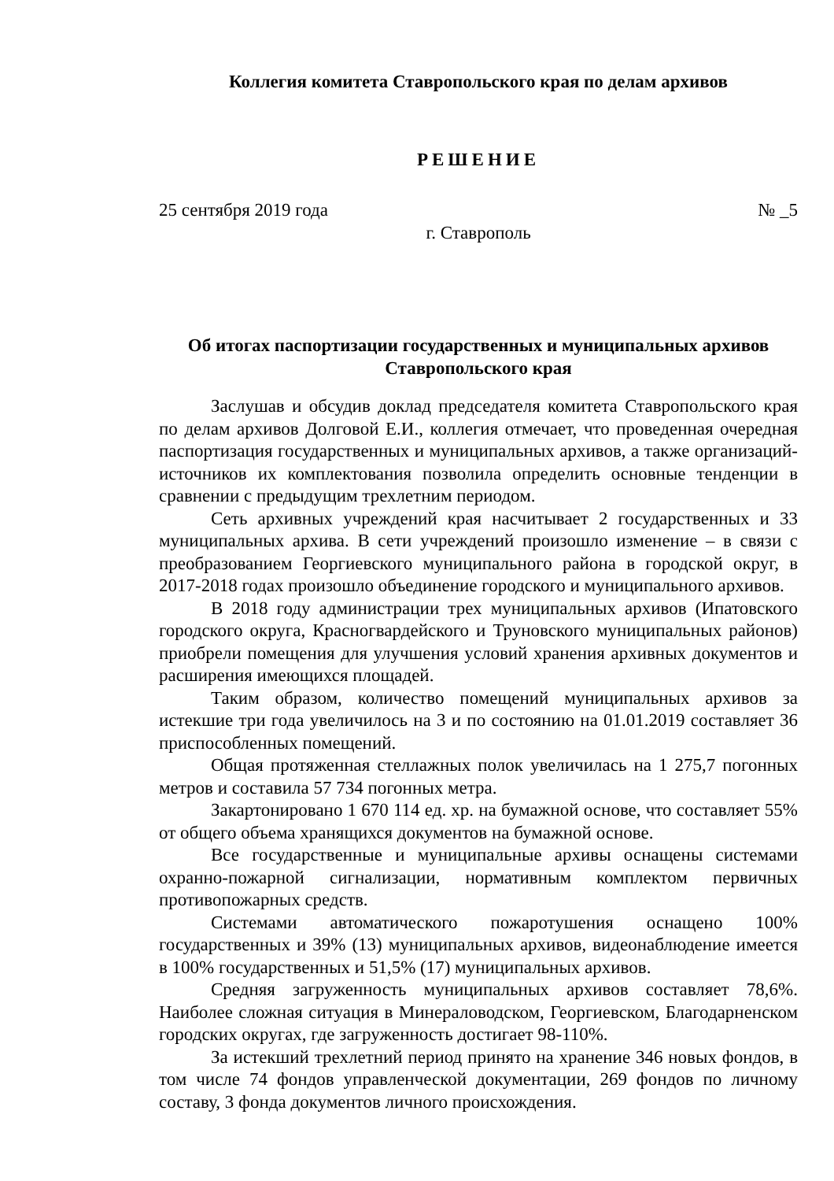Коллегия комитета Ставропольского края по делам архивов
РЕШЕНИЕ
25 сентября 2019 года № _5
г. Ставрополь
Об итогах паспортизации государственных и муниципальных архивов
Ставропольского края
Заслушав и обсудив доклад председателя комитета Ставропольского края по делам архивов Долговой Е.И., коллегия отмечает, что проведенная очередная паспортизация государственных и муниципальных архивов, а также организаций-источников их комплектования позволила определить основные тенденции в сравнении с предыдущим трехлетним периодом.
Сеть архивных учреждений края насчитывает 2 государственных и 33 муниципальных архива. В сети учреждений произошло изменение – в связи с преобразованием Георгиевского муниципального района в городской округ, в 2017-2018 годах произошло объединение городского и муниципального архивов.
В 2018 году администрации трех муниципальных архивов (Ипатовского городского округа, Красногвардейского и Труновского муниципальных районов) приобрели помещения для улучшения условий хранения архивных документов и расширения имеющихся площадей.
Таким образом, количество помещений муниципальных архивов за истекшие три года увеличилось на 3 и по состоянию на 01.01.2019 составляет 36 приспособленных помещений.
Общая протяженная стеллажных полок увеличилась на 1 275,7 погонных метров и составила 57 734 погонных метра.
Закартонировано 1 670 114 ед. хр. на бумажной основе, что составляет 55% от общего объема хранящихся документов на бумажной основе.
Все государственные и муниципальные архивы оснащены системами охранно-пожарной сигнализации, нормативным комплектом первичных противопожарных средств.
Системами автоматического пожаротушения оснащено 100% государственных и 39% (13) муниципальных архивов, видеонаблюдение имеется в 100% государственных и 51,5% (17) муниципальных архивов.
Средняя загруженность муниципальных архивов составляет 78,6%. Наиболее сложная ситуация в Минераловодском, Георгиевском, Благодарненском городских округах, где загруженность достигает 98-110%.
За истекший трехлетний период принято на хранение 346 новых фондов, в том числе 74 фондов управленческой документации, 269 фондов по личному составу, 3 фонда документов личного происхождения.